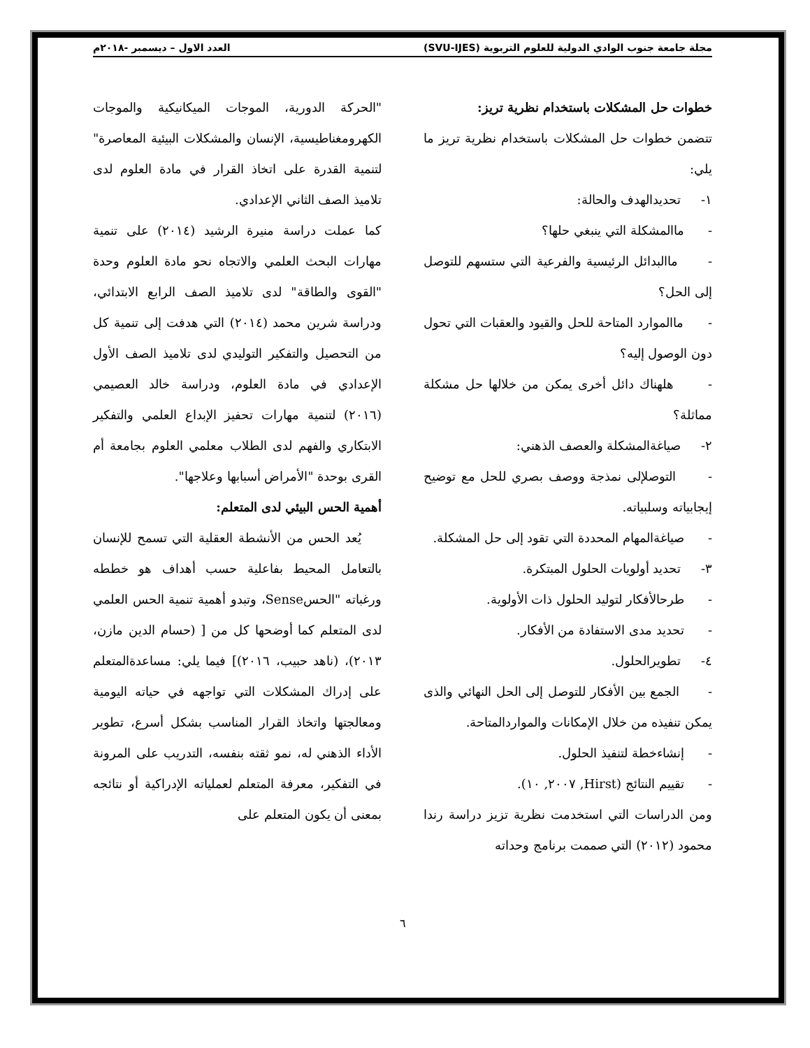مجلة جامعة جنوب الوادي الدولية للعلوم التربوية (SVU-IJES) العدد الاول – ديسمبر -٢٠١٨م
خطوات حل المشكلات باستخدام نظرية تريز:
تتضمن خطوات حل المشكلات باستخدام نظرية تريز ما يلي:
١- تحديدالهدف والحالة:
- ماالمشكلة التي ينبغي حلها؟
- ماالبدائل الرئيسية والفرعية التي ستسهم للتوصل إلى الحل؟
- ماالموارد المتاحة للحل والقيود والعقبات التي تحول دون الوصول إليه؟
- هلهناك دائل أخرى يمكن من خلالها حل مشكلة مماثلة؟
٢- صياغةالمشكلة والعصف الذهني:
- التوصلإلى نمذجة ووصف بصري للحل مع توضيح إيجابياته وسلبياته.
- صياغةالمهام المحددة التي تقود إلى حل المشكلة.
٣- تحديد أولويات الحلول المبتكرة.
- طرحالأفكار لتوليد الحلول ذات الأولوية.
- تحديد مدى الاستفادة من الأفكار.
٤- تطويرالحلول.
- الجمع بين الأفكار للتوصل إلى الحل النهائي والذى يمكن تنفيذه من خلال الإمكانات والمواردالمتاحة.
- إنشاءخطة لتنفيذ الحلول.
- تقييم النتائج (Hirst, ٢٠٠٧, ١٠).
ومن الدراسات التي استخدمت نظرية تزيز دراسة رندا محمود (٢٠١٢) التي صممت برنامج وحداته
"الحركة الدورية، الموجات الميكانيكية والموجات الكهرومغناطيسية، الإنسان والمشكلات البيئية المعاصرة" لتنمية القدرة على اتخاذ القرار في مادة العلوم لدى تلاميذ الصف الثاني الإعدادي.
كما عملت دراسة منيرة الرشيد (٢٠١٤) على تنمية مهارات البحث العلمي والاتجاه نحو مادة العلوم وحدة "القوى والطاقة" لدى تلاميذ الصف الرابع الابتدائي، ودراسة شرين محمد (٢٠١٤) التي هدفت إلى تنمية كل من التحصيل والتفكير التوليدي لدى تلاميذ الصف الأول الإعدادي في مادة العلوم، ودراسة خالد العصيمي (٢٠١٦) لتنمية مهارات تحفيز الإبداع العلمي والتفكير الابتكاري والفهم لدى الطلاب معلمي العلوم بجامعة أم القرى بوحدة "الأمراض أسبابها وعلاجها".
أهمية الحس البيئي لدى المتعلم:
يُعد الحس من الأنشطة العقلية التي تسمح للإنسان بالتعامل المحيط بفاعلية حسب أهداف هو خططه ورغباته "الحسSense، وتبدو أهمية تنمية الحس العلمي لدى المتعلم كما أوضحها كل من [ (حسام الدين مازن، ٢٠١٣)، (ناهد حبيب، ٢٠١٦)] فيما يلي: مساعدةالمتعلم على إدراك المشكلات التي تواجهه في حياته اليومية ومعالجتها واتخاذ القرار المناسب بشكل أسرع، تطوير الأداء الذهني له، نمو ثقته بنفسه، التدريب على المرونة في التفكير، معرفة المتعلم لعملياته الإدراكية أو نتائجه بمعنى أن يكون المتعلم على
٦